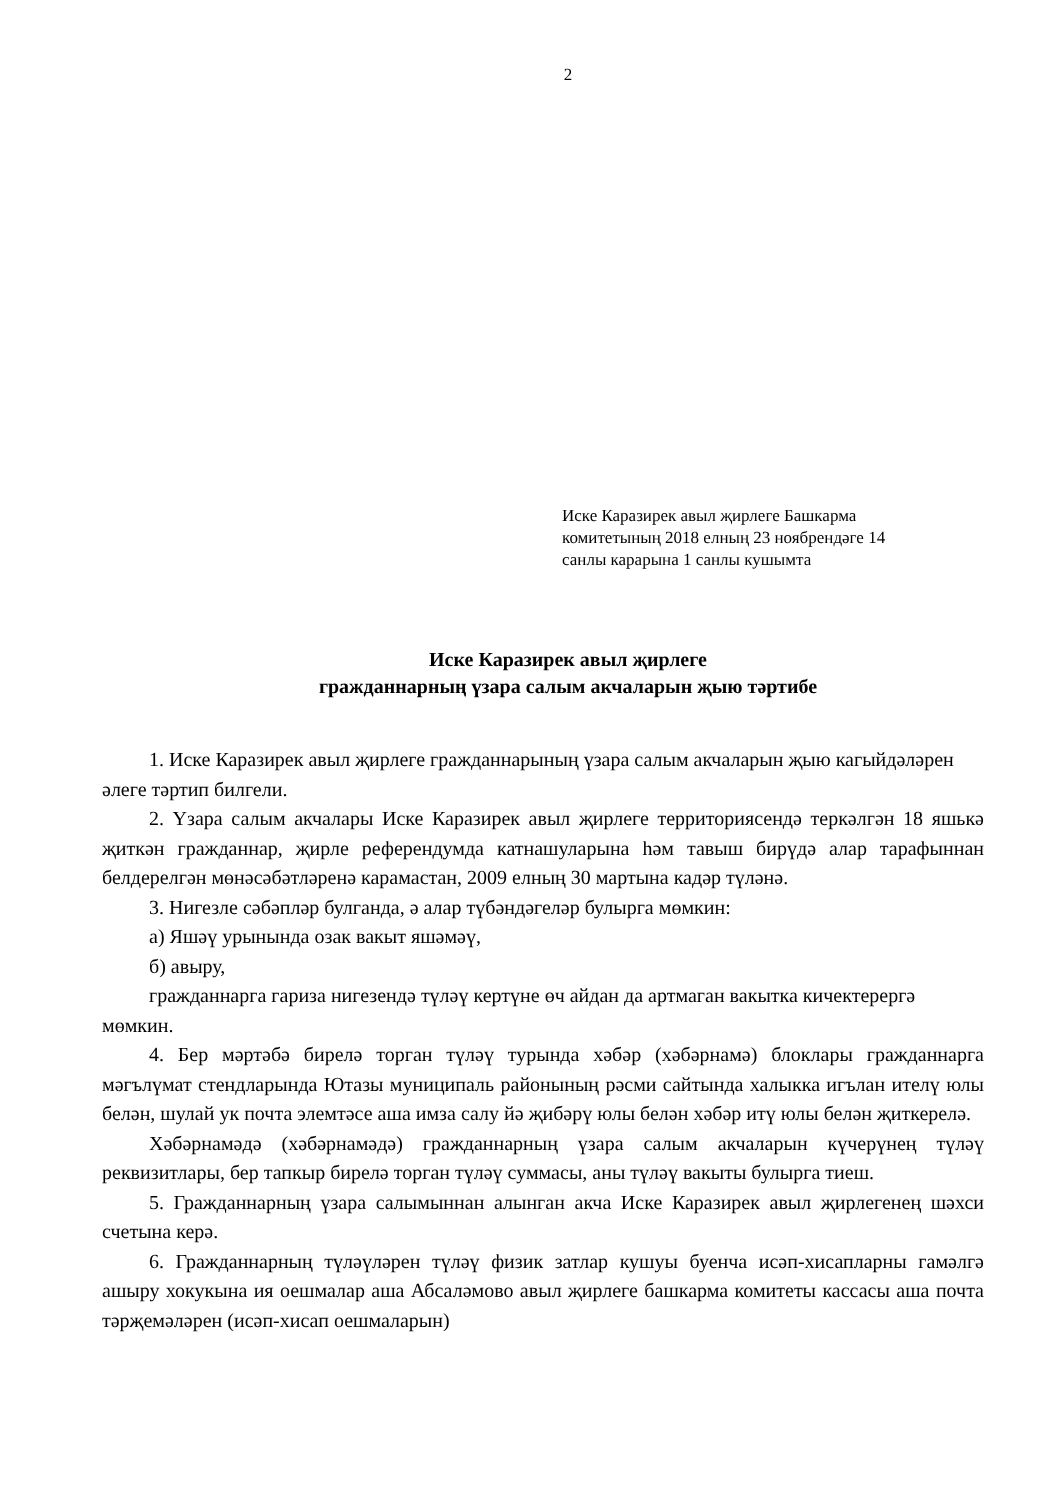2
Иске Каразирек авыл җирлеге Башкарма
комитетының 2018 елның 23 ноябрендәге 14
санлы карарына 1 санлы кушымта
Иске Каразирек авыл җирлеге
гражданнарның үзара салым акчаларын җыю тәртибе
1. Иске Каразирек авыл җирлеге гражданнарының үзара салым акчаларын җыю кагыйдәләрен әлеге тәртип билгели.
2. Үзара салым акчалары Иске Каразирек авыл җирлеге территориясендә теркәлгән 18 яшькә җиткән гражданнар, җирле референдумда катнашуларына һәм тавыш бирүдә алар тарафыннан белдерелгән мөнәсәбәтләренә карамастан, 2009 елның 30 мартына кадәр түләнә.
3. Нигезле сәбәпләр булганда, ә алар түбәндәгеләр булырга мөмкин:
а) Яшәү урынында озак вакыт яшәмәү,
б) авыру,
гражданнарга гариза нигезендә түләү кертүне өч айдан да артмаган вакытка кичектерергә мөмкин.
4. Бер мәртәбә бирелә торган түләү турында хәбәр (хәбәрнамә) блоклары гражданнарга мәгълүмат стендларында Ютазы муниципаль районының рәсми сайтында халыкка игълан ителү юлы белән, шулай ук почта элемтәсе аша имза салу йә җибәрү юлы белән хәбәр итү юлы белән җиткерелә.
Хәбәрнамәдә (хәбәрнамәдә) гражданнарның үзара салым акчаларын күчерүнең түләү реквизитлары, бер тапкыр бирелә торган түләү суммасы, аны түләү вакыты булырга тиеш.
5. Гражданнарның үзара салымыннан алынган акча Иске Каразирек авыл җирлегенең шәхси счетына керә.
6. Гражданнарның түләүләрен түләү физик затлар кушуы буенча исәп-хисапларны гамәлгә ашыру хокукына ия оешмалар аша Абсаләмово авыл җирлеге башкарма комитеты кассасы аша почта тәрҗемәләрен (исәп-хисап оешмаларын)